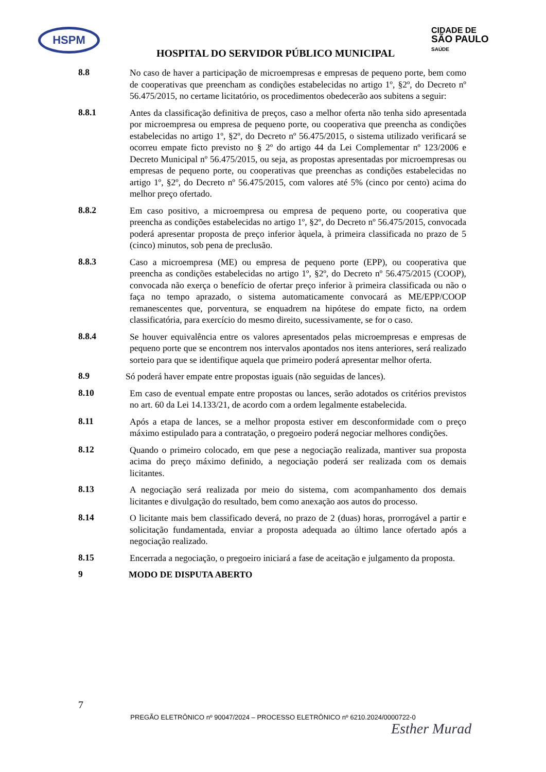HSPM
CIDADE DE
SÃO PAULO
SAÚDE
HOSPITAL DO SERVIDOR PÚBLICO MUNICIPAL
8.8
No caso de haver a participação de microempresas e empresas de pequeno porte, bem como de cooperativas que preencham as condições estabelecidas no artigo 1º, §2º, do Decreto nº 56.475/2015, no certame licitatório, os procedimentos obedecerão aos subitens a seguir:
8.8.1
Antes da classificação definitiva de preços, caso a melhor oferta não tenha sido apresentada por microempresa ou empresa de pequeno porte, ou cooperativa que preencha as condições estabelecidas no artigo 1º, §2º, do Decreto nº 56.475/2015, o sistema utilizado verificará se ocorreu empate ficto previsto no § 2º do artigo 44 da Lei Complementar nº 123/2006 e Decreto Municipal nº 56.475/2015, ou seja, as propostas apresentadas por microempresas ou empresas de pequeno porte, ou cooperativas que preenchas as condições estabelecidas no artigo 1º, §2º, do Decreto nº 56.475/2015, com valores até 5% (cinco por cento) acima do melhor preço ofertado.
8.8.2
Em caso positivo, a microempresa ou empresa de pequeno porte, ou cooperativa que preencha as condições estabelecidas no artigo 1º, §2º, do Decreto nº 56.475/2015, convocada poderá apresentar proposta de preço inferior àquela, à primeira classificada no prazo de 5 (cinco) minutos, sob pena de preclusão.
8.8.3
Caso a microempresa (ME) ou empresa de pequeno porte (EPP), ou cooperativa que preencha as condições estabelecidas no artigo 1º, §2º, do Decreto nº 56.475/2015 (COOP), convocada não exerça o benefício de ofertar preço inferior à primeira classificada ou não o faça no tempo aprazado, o sistema automaticamente convocará as ME/EPP/COOP remanescentes que, porventura, se enquadrem na hipótese do empate ficto, na ordem classificatória, para exercício do mesmo direito, sucessivamente, se for o caso.
8.8.4
Se houver equivalência entre os valores apresentados pelas microempresas e empresas de pequeno porte que se encontrem nos intervalos apontados nos itens anteriores, será realizado sorteio para que se identifique aquela que primeiro poderá apresentar melhor oferta.
8.9
Só poderá haver empate entre propostas iguais (não seguidas de lances).
8.10
Em caso de eventual empate entre propostas ou lances, serão adotados os critérios previstos no art. 60 da Lei 14.133/21, de acordo com a ordem legalmente estabelecida.
8.11
Após a etapa de lances, se a melhor proposta estiver em desconformidade com o preço máximo estipulado para a contratação, o pregoeiro poderá negociar melhores condições.
8.12
Quando o primeiro colocado, em que pese a negociação realizada, mantiver sua proposta acima do preço máximo definido, a negociação poderá ser realizada com os demais licitantes.
8.13
A negociação será realizada por meio do sistema, com acompanhamento dos demais licitantes e divulgação do resultado, bem como anexação aos autos do processo.
8.14
O licitante mais bem classificado deverá, no prazo de 2 (duas) horas, prorrogável a partir e solicitação fundamentada, enviar a proposta adequada ao último lance ofertado após a negociação realizado.
8.15
Encerrada a negociação, o pregoeiro iniciará a fase de aceitação e julgamento da proposta.
9
MODO DE DISPUTA ABERTO
7
PREGÃO ELETRÔNICO nº 90047/2024 – PROCESSO ELETRÔNICO nº 6210.2024/0000722-0
Esther Murad